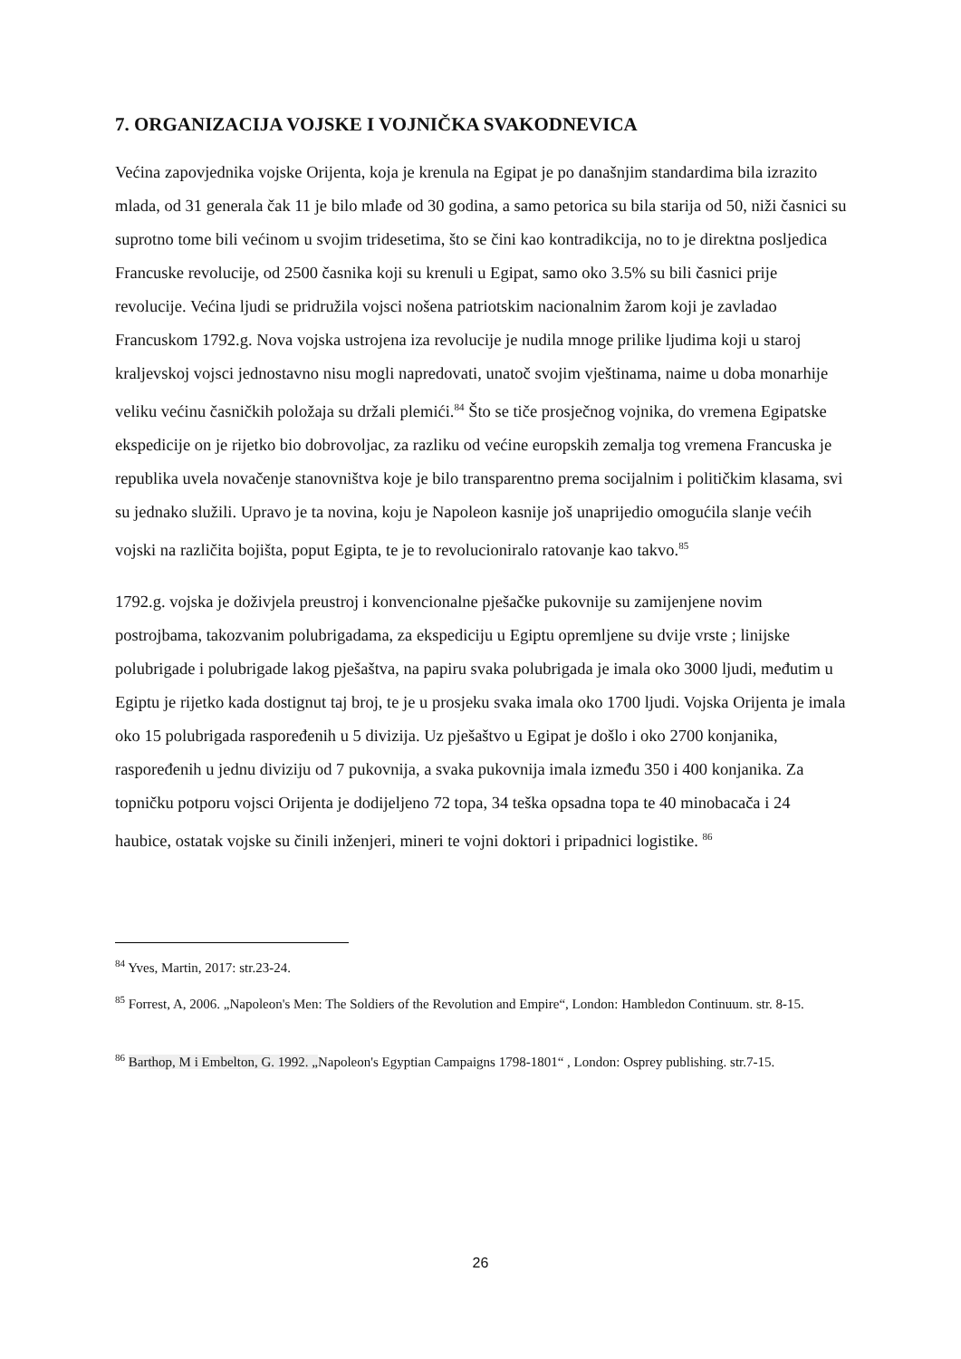7. ORGANIZACIJA VOJSKE I VOJNIČKA SVAKODNEVICA
Većina zapovjednika vojske Orijenta, koja je krenula na Egipat je po današnjim standardima bila izrazito mlada, od 31 generala čak 11 je bilo mlađe od 30 godina, a samo petorica su bila starija od 50, niži časnici su suprotno tome bili većinom u svojim tridesetima, što se čini kao kontradikcija, no to je direktna posljedica Francuske revolucije, od 2500 časnika koji su krenuli u Egipat, samo oko 3.5% su bili časnici prije revolucije. Većina ljudi se pridružila vojsci nošena patriotskim nacionalnim žarom koji je zavladao Francuskom 1792.g. Nova vojska ustrojena iza revolucije je nudila mnoge prilike ljudima koji u staroj kraljevskoj vojsci jednostavno nisu mogli napredovati, unatoč svojim vještinama, naime u doba monarhije veliku većinu časničkih položaja su držali plemići.<sup>84</sup> Što se tiče prosječnog vojnika, do vremena Egipatske ekspedicije on je rijetko bio dobrovoljac, za razliku od većine europskih zemalja tog vremena Francuska je republika uvela novačenje stanovništva koje je bilo transparentno prema socijalnim i političkim klasama, svi su jednako služili. Upravo je ta novina, koju je Napoleon kasnije još unaprijedio omogućila slanje većih vojski na različita bojišta, poput Egipta, te je to revolucioniralo ratovanje kao takvo.<sup>85</sup>
1792.g. vojska je doživjela preustroj i konvencionalne pješačke pukovnije su zamijenjene novim postrojbama, takozvanim polubrigadama, za ekspediciju u Egiptu opremljene su dvije vrste ; linijske polubrigade i polubrigade lakog pješaštva, na papiru svaka polubrigada je imala oko 3000 ljudi, međutim u Egiptu je rijetko kada dostignut taj broj, te je u prosjeku svaka imala oko 1700 ljudi. Vojska Orijenta je imala oko 15 polubrigada raspoređenih u 5 divizija. Uz pješaštvo u Egipat je došlo i oko 2700 konjanika, raspoređenih u jednu diviziju od 7 pukovnija, a svaka pukovnija imala između 350 i 400 konjanika. Za topničku potporu vojsci Orijenta je dodijeljeno 72 topa, 34 teška opsadna topa te 40 minobacača i 24 haubice, ostatak vojske su činili inženjeri, mineri te vojni doktori i pripadnici logistike. <sup>86</sup>
<sup>84</sup> Yves, Martin, 2017: str.23-24.
<sup>85</sup> Forrest, A, 2006. „Napoleon's Men: The Soldiers of the Revolution and Empire“, London: Hambledon Continuum. str. 8-15.
<sup>86</sup> Barthop, M i Embelton, G. 1992. „Napoleon's Egyptian Campaigns 1798-1801“ , London: Osprey publishing. str.7-15.
26